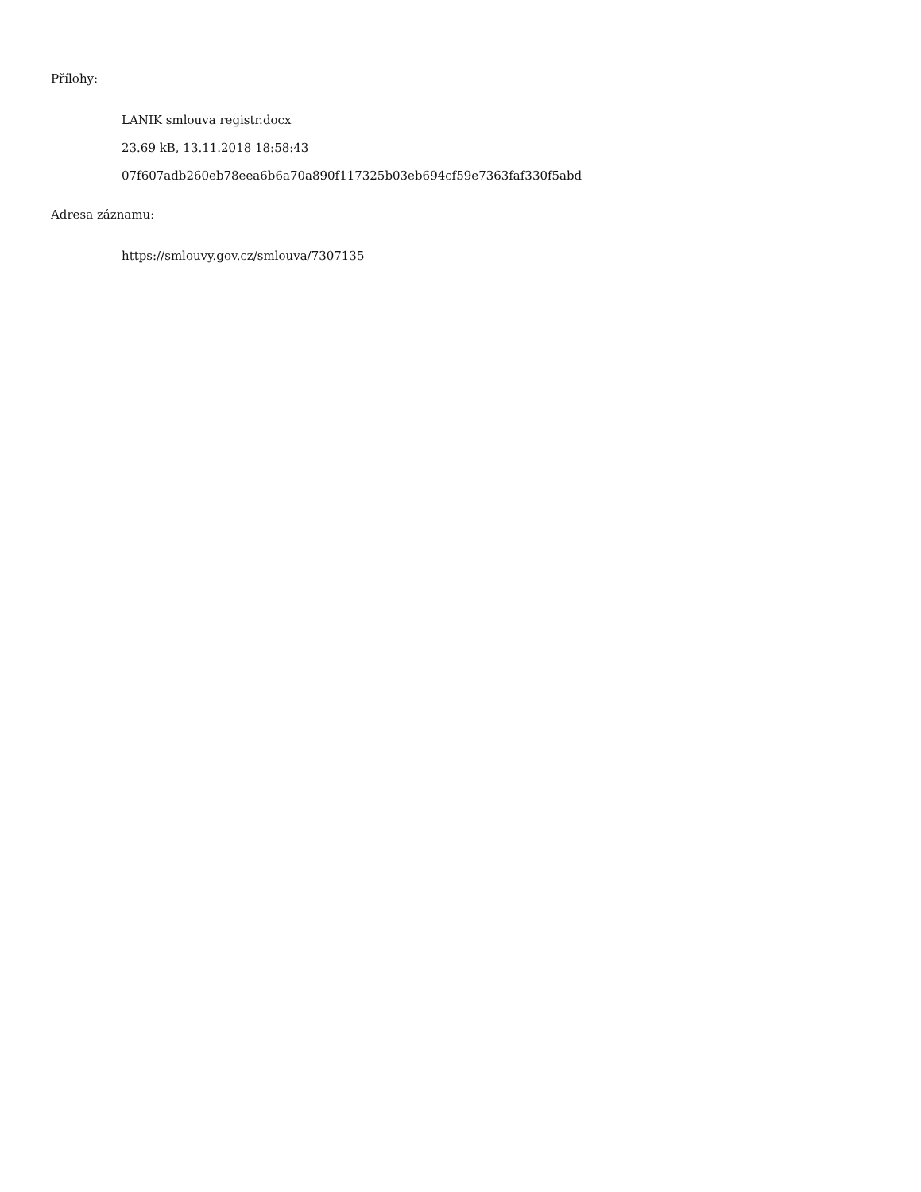Přílohy:
LANIK smlouva registr.docx
23.69 kB, 13.11.2018 18:58:43
07f607adb260eb78eea6b6a70a890f117325b03eb694cf59e7363faf330f5abd
Adresa záznamu:
https://smlouvy.gov.cz/smlouva/7307135